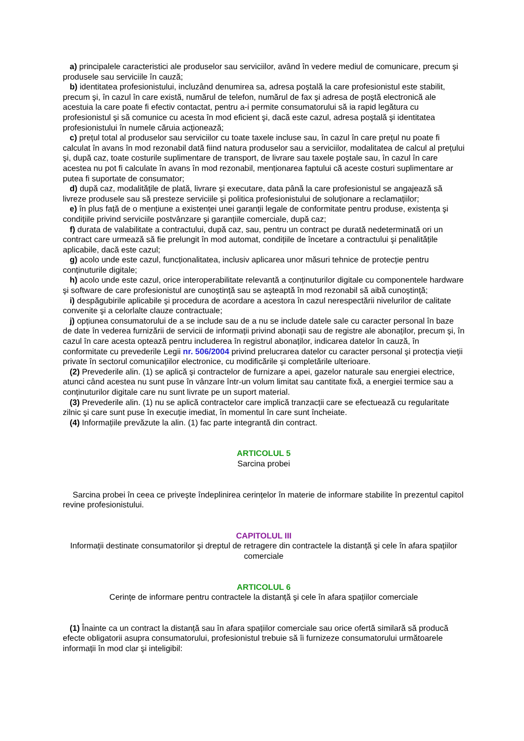a) principalele caracteristici ale produselor sau serviciilor, având în vedere mediul de comunicare, precum şi produsele sau serviciile în cauză;
b) identitatea profesionistului, incluzând denumirea sa, adresa poştală la care profesionistul este stabilit, precum şi, în cazul în care există, numărul de telefon, numărul de fax şi adresa de poştă electronică ale acestuia la care poate fi efectiv contactat, pentru a-i permite consumatorului să ia rapid legătura cu profesionistul şi să comunice cu acesta în mod eficient şi, dacă este cazul, adresa poştală şi identitatea profesionistului în numele căruia acționează;
c) prețul total al produselor sau serviciilor cu toate taxele incluse sau, în cazul în care prețul nu poate fi calculat în avans în mod rezonabil dată fiind natura produselor sau a serviciilor, modalitatea de calcul al prețului şi, după caz, toate costurile suplimentare de transport, de livrare sau taxele poştale sau, în cazul în care acestea nu pot fi calculate în avans în mod rezonabil, menționarea faptului că aceste costuri suplimentare ar putea fi suportate de consumator;
d) după caz, modalitățile de plată, livrare şi executare, data până la care profesionistul se angajează să livreze produsele sau să presteze serviciile şi politica profesionistului de soluționare a reclamațiilor;
e) în plus față de o mențiune a existenței unei garanții legale de conformitate pentru produse, existența şi condițiile privind serviciile postvânzare şi garanțiile comerciale, după caz;
f) durata de valabilitate a contractului, după caz, sau, pentru un contract pe durată nedeterminată ori un contract care urmează să fie prelungit în mod automat, condițiile de încetare a contractului şi penalitățile aplicabile, dacă este cazul;
g) acolo unde este cazul, funcționalitatea, inclusiv aplicarea unor măsuri tehnice de protecție pentru conținuturile digitale;
h) acolo unde este cazul, orice interoperabilitate relevantă a conținuturilor digitale cu componentele hardware şi software de care profesionistul are cunoştință sau se aşteaptă în mod rezonabil să aibă cunoştință;
i) despăgubirile aplicabile şi procedura de acordare a acestora în cazul nerespectării nivelurilor de calitate convenite şi a celorlalte clauze contractuale;
j) opțiunea consumatorului de a se include sau de a nu se include datele sale cu caracter personal în baze de date în vederea furnizării de servicii de informații privind abonații sau de registre ale abonaților, precum şi, în cazul în care acesta optează pentru includerea în registrul abonaților, indicarea datelor în cauză, în conformitate cu prevederile Legii nr. 506/2004 privind prelucrarea datelor cu caracter personal şi protecția vieții private în sectorul comunicațiilor electronice, cu modificările şi completările ulterioare.
(2) Prevederile alin. (1) se aplică şi contractelor de furnizare a apei, gazelor naturale sau energiei electrice, atunci când acestea nu sunt puse în vânzare într-un volum limitat sau cantitate fixă, a energiei termice sau a conținuturilor digitale care nu sunt livrate pe un suport material.
(3) Prevederile alin. (1) nu se aplică contractelor care implică tranzacții care se efectuează cu regularitate zilnic şi care sunt puse în execuție imediat, în momentul în care sunt încheiate.
(4) Informațiile prevăzute la alin. (1) fac parte integrantă din contract.
ARTICOLUL 5
Sarcina probei
Sarcina probei în ceea ce priveşte îndeplinirea cerințelor în materie de informare stabilite în prezentul capitol revine profesionistului.
CAPITOLUL III
Informații destinate consumatorilor şi dreptul de retragere din contractele la distanță şi cele în afara spațiilor comerciale
ARTICOLUL 6
Cerințe de informare pentru contractele la distanță şi cele în afara spațiilor comerciale
(1) Înainte ca un contract la distanță sau în afara spațiilor comerciale sau orice ofertă similară să producă efecte obligatorii asupra consumatorului, profesionistul trebuie să îi furnizeze consumatorului următoarele informații în mod clar şi inteligibil: